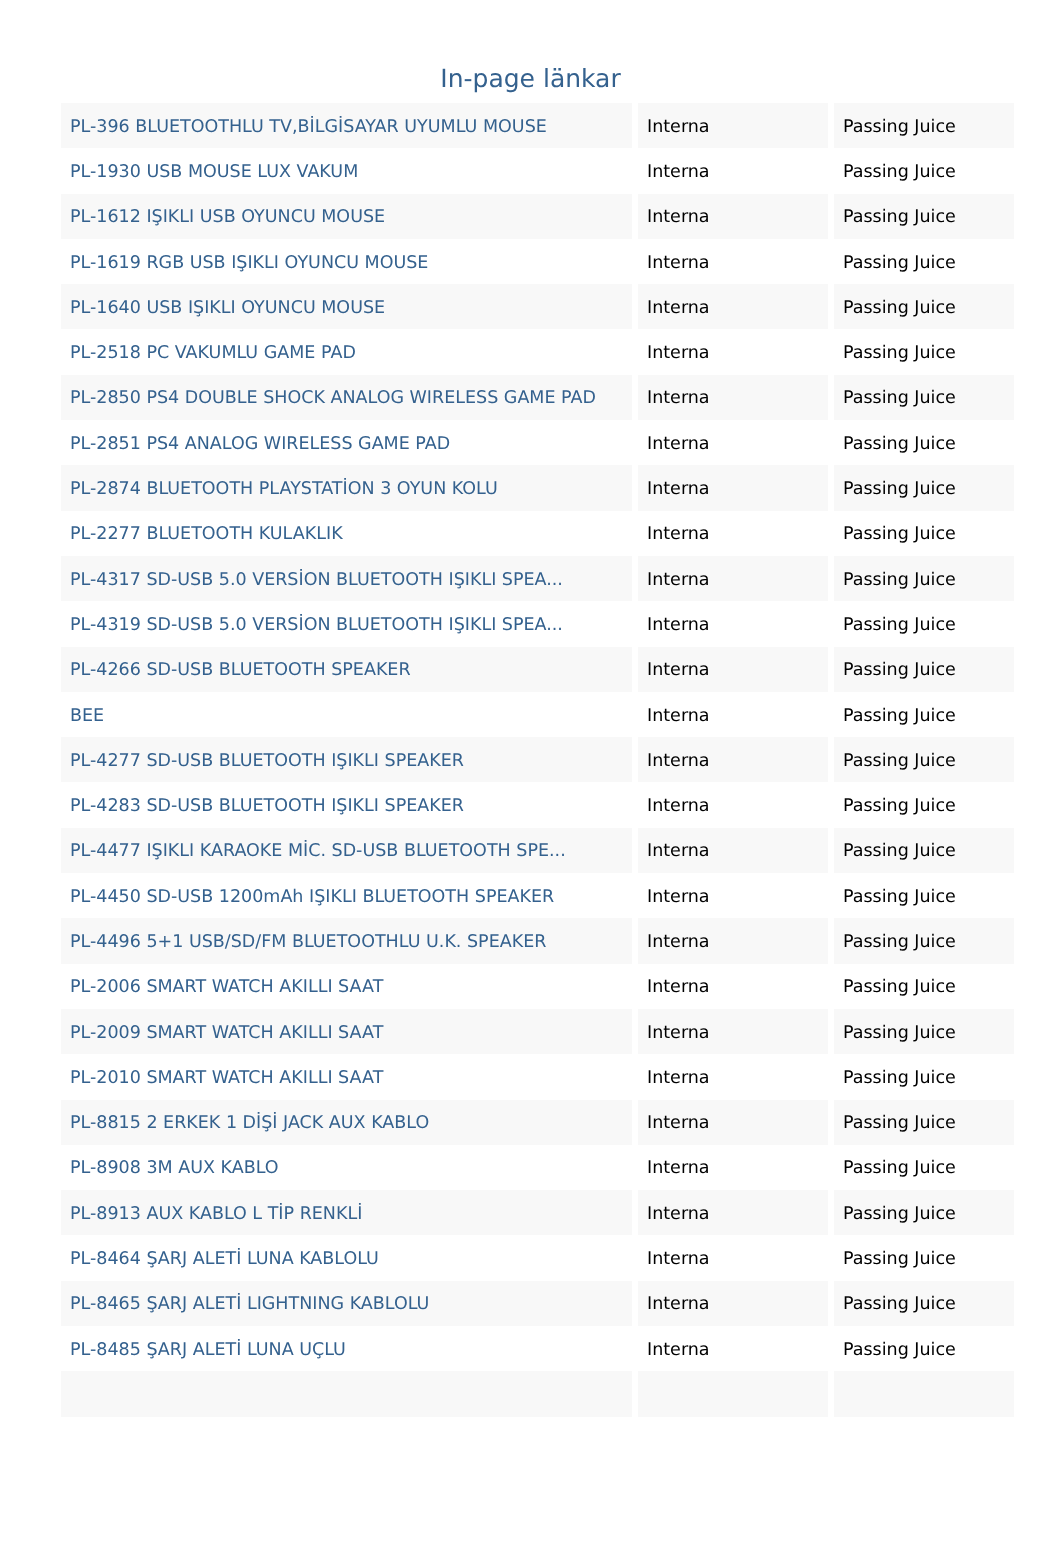In-page länkar
| PL-396 BLUETOOTHLU TV,BİLGİSAYAR UYUMLU MOUSE | Interna | Passing Juice |
| PL-1930 USB MOUSE LUX VAKUM | Interna | Passing Juice |
| PL-1612 IŞIKLI USB OYUNCU MOUSE | Interna | Passing Juice |
| PL-1619 RGB USB IŞIKLI OYUNCU MOUSE | Interna | Passing Juice |
| PL-1640 USB IŞIKLI OYUNCU MOUSE | Interna | Passing Juice |
| PL-2518 PC VAKUMLU GAME PAD | Interna | Passing Juice |
| PL-2850 PS4 DOUBLE SHOCK ANALOG WIRELESS GAME PAD | Interna | Passing Juice |
| PL-2851 PS4 ANALOG WIRELESS GAME PAD | Interna | Passing Juice |
| PL-2874 BLUETOOTH PLAYSTATİON 3 OYUN KOLU | Interna | Passing Juice |
| PL-2277 BLUETOOTH KULAKLIK | Interna | Passing Juice |
| PL-4317 SD-USB 5.0 VERSİON BLUETOOTH IŞIKLI SPEA... | Interna | Passing Juice |
| PL-4319 SD-USB 5.0 VERSİON BLUETOOTH IŞIKLI SPEA... | Interna | Passing Juice |
| PL-4266 SD-USB BLUETOOTH SPEAKER | Interna | Passing Juice |
| BEE | Interna | Passing Juice |
| PL-4277 SD-USB BLUETOOTH IŞIKLI SPEAKER | Interna | Passing Juice |
| PL-4283 SD-USB BLUETOOTH IŞIKLI SPEAKER | Interna | Passing Juice |
| PL-4477 IŞIKLI KARAOKE MİC. SD-USB BLUETOOTH SPE... | Interna | Passing Juice |
| PL-4450 SD-USB 1200mAh IŞIKLI BLUETOOTH SPEAKER | Interna | Passing Juice |
| PL-4496 5+1 USB/SD/FM BLUETOOTHLU U.K. SPEAKER | Interna | Passing Juice |
| PL-2006 SMART WATCH AKILLI SAAT | Interna | Passing Juice |
| PL-2009 SMART WATCH AKILLI SAAT | Interna | Passing Juice |
| PL-2010 SMART WATCH AKILLI SAAT | Interna | Passing Juice |
| PL-8815 2 ERKEK 1 DİŞİ JACK AUX KABLO | Interna | Passing Juice |
| PL-8908 3M AUX KABLO | Interna | Passing Juice |
| PL-8913 AUX KABLO L TİP RENKLİ | Interna | Passing Juice |
| PL-8464 ŞARJ ALETİ LUNA KABLOLU | Interna | Passing Juice |
| PL-8465 ŞARJ ALETİ LIGHTNING KABLOLU | Interna | Passing Juice |
| PL-8485 ŞARJ ALETİ LUNA UÇLU | Interna | Passing Juice |